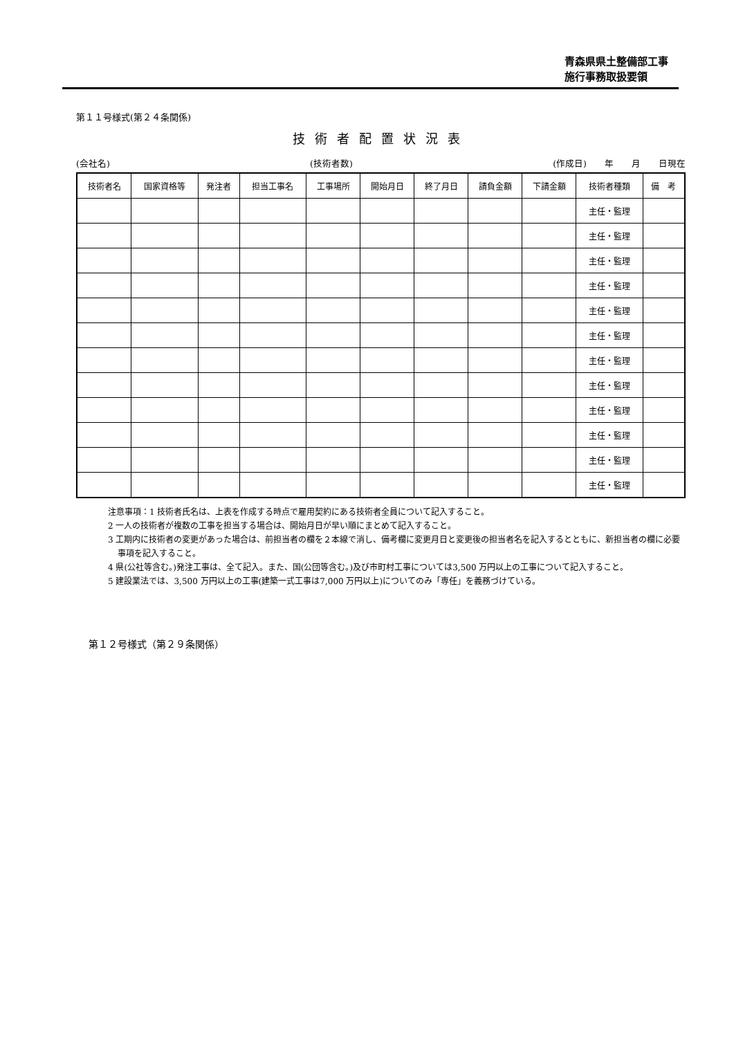青森県県土整備部工事
施行事務取扱要領
第１１号様式(第２４条関係)
技術者配置状況表
(会社名) (技術者数) (作成日)　　年　　月　　日現在
| 技術者名 | 国家資格等 | 発注者 | 担当工事名 | 工事場所 | 開始月日 | 終了月日 | 請負金額 | 下請金額 | 技術者種類 | 備 考 |
| --- | --- | --- | --- | --- | --- | --- | --- | --- | --- | --- |
| | | | | | | | | | 主任・監理 | |
| | | | | | | | | | 主任・監理 | |
| | | | | | | | | | 主任・監理 | |
| | | | | | | | | | 主任・監理 | |
| | | | | | | | | | 主任・監理 | |
| | | | | | | | | | 主任・監理 | |
| | | | | | | | | | 主任・監理 | |
| | | | | | | | | | 主任・監理 | |
| | | | | | | | | | 主任・監理 | |
| | | | | | | | | | 主任・監理 | |
| | | | | | | | | | 主任・監理 | |
| | | | | | | | | | 主任・監理 | |
注意事項：1 技術者氏名は、上表を作成する時点で雇用契約にある技術者全員について記入すること。
2 一人の技術者が複数の工事を担当する場合は、開始月日が早い順にまとめて記入すること。
3 工期内に技術者の変更があった場合は、前担当者の欄を２本線で消し、備考欄に変更月日と変更後の担当者名を記入するとともに、新担当者の欄に必要事項を記入すること。
4 県(公社等含む。)発注工事は、全て記入。また、国(公団等含む。)及び市町村工事については3,500 万円以上の工事について記入すること。
5 建設業法では、3,500 万円以上の工事(建築一式工事は7,000 万円以上)についてのみ「専任」を義務づけている。
第１２号様式（第２９条関係）